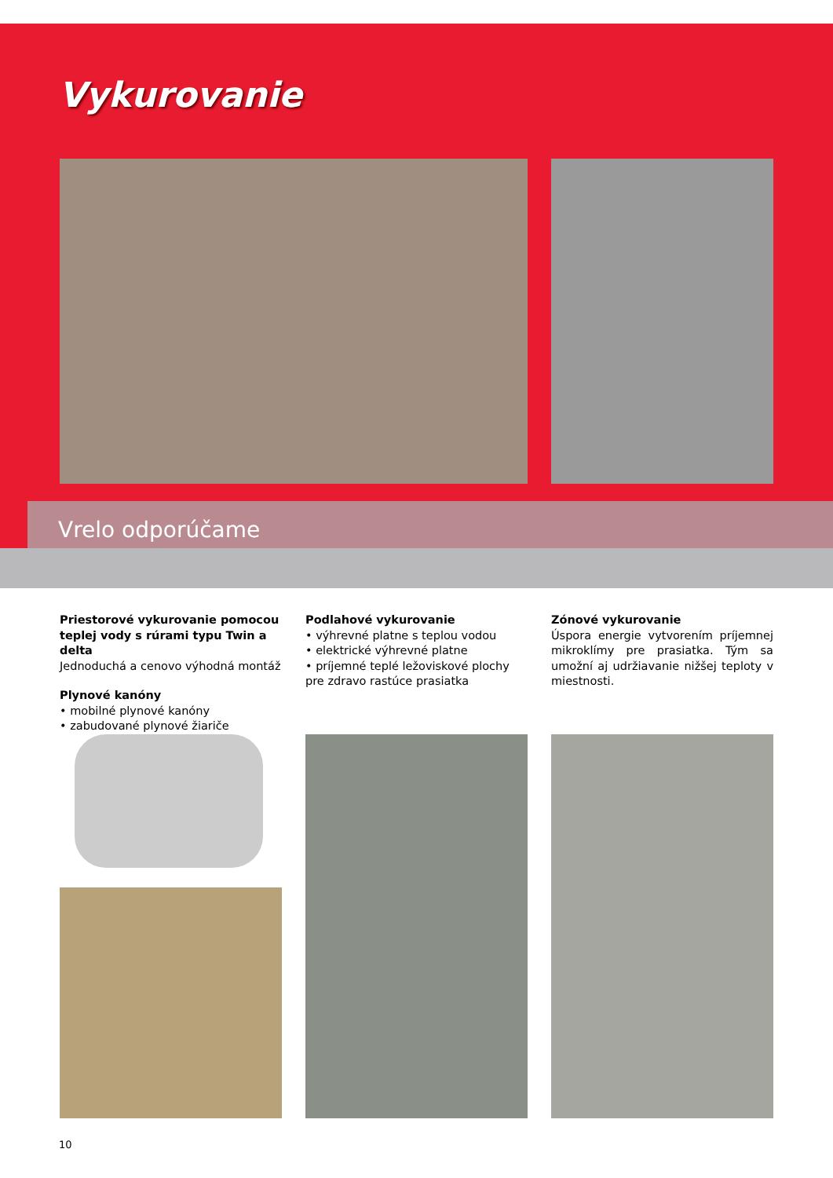Vykurovanie
Vrelo odporúčame
Priestorové vykurovanie pomocou teplej vody s rúrami typu Twin a delta
Jednoduchá a cenovo výhodná montáž
Plynové kanóny
• mobilné plynové kanóny
• zabudované plynové žiariče
Podlahové vykurovanie
• výhrevné platne s teplou vodou
• elektrické výhrevné platne
• príjemné teplé ležoviskové plochy pre zdravo rastúce prasiatka
Zónové vykurovanie
Úspora energie vytvorením príjemnej mikroklímy pre prasiatka. Tým sa umožní aj udržiavanie nižšej teploty v miestnosti.
10